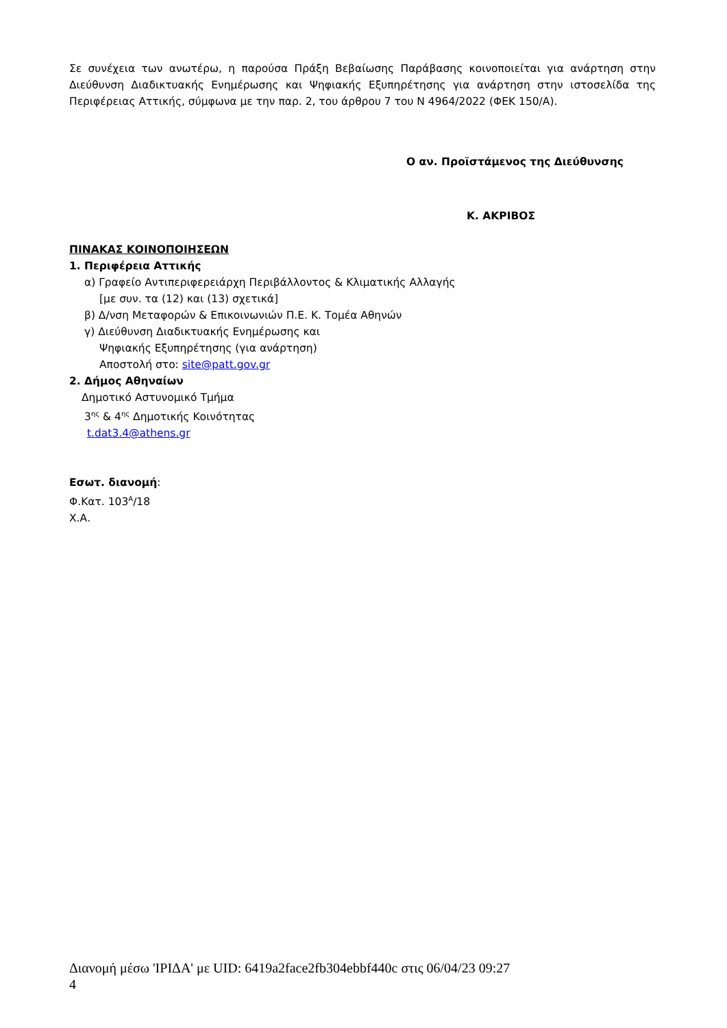Σε συνέχεια των ανωτέρω, η παρούσα Πράξη Βεβαίωσης Παράβασης κοινοποιείται για ανάρτηση στην Διεύθυνση Διαδικτυακής Ενημέρωσης και Ψηφιακής Εξυπηρέτησης για ανάρτηση στην ιστοσελίδα της Περιφέρειας Αττικής, σύμφωνα με την παρ. 2, του άρθρου 7 του Ν 4964/2022 (ΦΕΚ 150/Α).
Ο αν. Προϊστάμενος της Διεύθυνσης
Κ. ΑΚΡΙΒΟΣ
ΠΙΝΑΚΑΣ ΚΟΙΝΟΠΟΙΗΣΕΩΝ
1. Περιφέρεια Αττικής
α) Γραφείο Αντιπεριφερειάρχη Περιβάλλοντος & Κλιματικής Αλλαγής
[με συν. τα (12) και (13) σχετικά]
β) Δ/νση Μεταφορών & Επικοινωνιών Π.Ε. Κ. Τομέα Αθηνών
γ) Διεύθυνση Διαδικτυακής Ενημέρωσης και
Ψηφιακής Εξυπηρέτησης (για ανάρτηση)
Αποστολή στο: site@patt.gov.gr
2. Δήμος Αθηναίων
Δημοτικό Αστυνομικό Τμήμα
3<sup>ης</sup> & 4<sup>ης</sup> Δημοτικής Κοινότητας
t.dat3.4@athens.gr
Εσωτ. διανομή:
Φ.Κατ. 103<sup>Α</sup>/18
Χ.Α.
Διανομή μέσω 'ΙΡΙΔΑ' με UID: 6419a2face2fb304ebbf440c στις 06/04/23 09:27
4